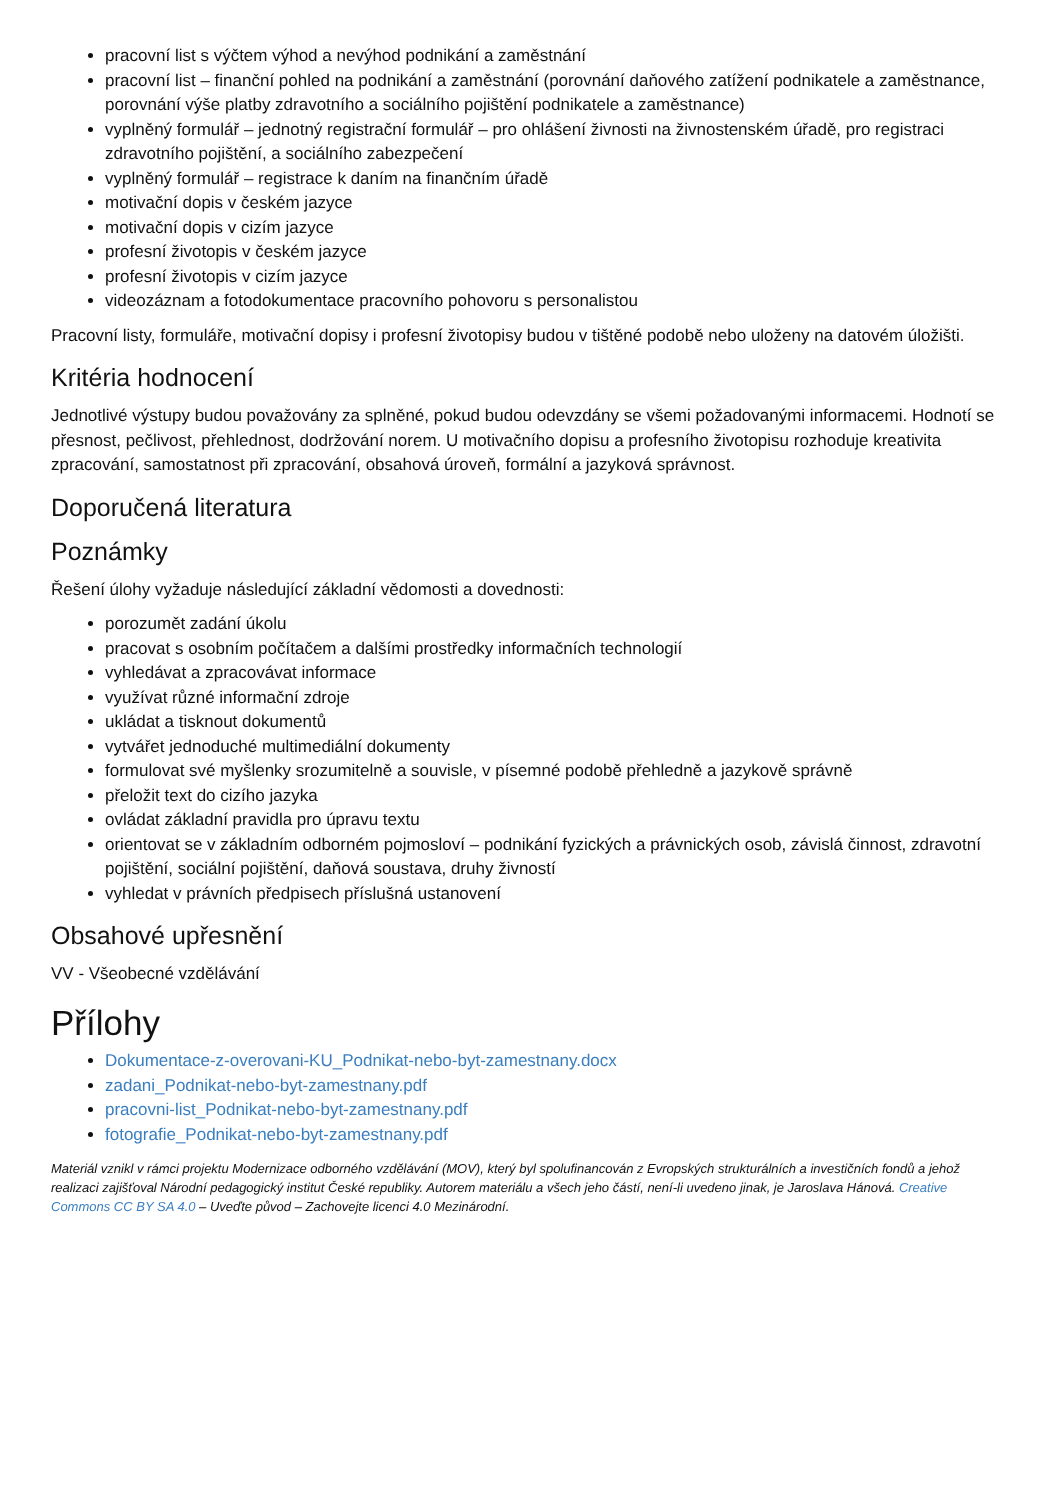pracovní list s výčtem výhod a nevýhod podnikání a zaměstnání
pracovní list – finanční pohled na podnikání a zaměstnání (porovnání daňového zatížení podnikatele a zaměstnance, porovnání výše platby zdravotního a sociálního pojištění podnikatele a zaměstnance)
vyplněný formulář – jednotný registrační formulář – pro ohlášení živnosti na živnostenském úřadě, pro registraci zdravotního pojištění, a sociálního zabezpečení
vyplněný formulář – registrace k daním na finančním úřadě
motivační dopis v českém jazyce
motivační dopis v cizím jazyce
profesní životopis v českém jazyce
profesní životopis v cizím jazyce
videozáznam a fotodokumentace pracovního pohovoru s personalistou
Pracovní listy, formuláře, motivační dopisy i profesní životopisy budou v tištěné podobě nebo uloženy na datovém úložišti.
Kritéria hodnocení
Jednotlivé výstupy budou považovány za splněné, pokud budou odevzdány se všemi požadovanými informacemi. Hodnotí se přesnost, pečlivost, přehlednost, dodržování norem. U motivačního dopisu a profesního životopisu rozhoduje kreativita zpracování, samostatnost při zpracování, obsahová úroveň, formální a jazyková správnost.
Doporučená literatura
Poznámky
Řešení úlohy vyžaduje následující základní vědomosti a dovednosti:
porozumět zadání úkolu
pracovat s osobním počítačem a dalšími prostředky informačních technologií
vyhledávat a zpracovávat informace
využívat různé informační zdroje
ukládat a tisknout dokumentů
vytvářet jednoduché multimediální dokumenty
formulovat své myšlenky srozumitelně a souvisle, v písemné podobě přehledně a jazykově správně
přeložit text do cizího jazyka
ovládat základní pravidla pro úpravu textu
orientovat se v základním odborném pojmosloví – podnikání fyzických a právnických osob, závislá činnost, zdravotní pojištění, sociální pojištění, daňová soustava, druhy živností
vyhledat v právních předpisech příslušná ustanovení
Obsahové upřesnění
VV - Všeobecné vzdělávání
Přílohy
Dokumentace-z-overovani-KU_Podnikat-nebo-byt-zamestnany.docx
zadani_Podnikat-nebo-byt-zamestnany.pdf
pracovni-list_Podnikat-nebo-byt-zamestnany.pdf
fotografie_Podnikat-nebo-byt-zamestnany.pdf
Materiál vznikl v rámci projektu Modernizace odborného vzdělávání (MOV), který byl spolufinancován z Evropských strukturálních a investičních fondů a jehož realizaci zajišťoval Národní pedagogický institut České republiky. Autorem materiálu a všech jeho částí, není-li uvedeno jinak, je Jaroslava Hánová. Creative Commons CC BY SA 4.0 – Uveďte původ – Zachovejte licenci 4.0 Mezinárodní.